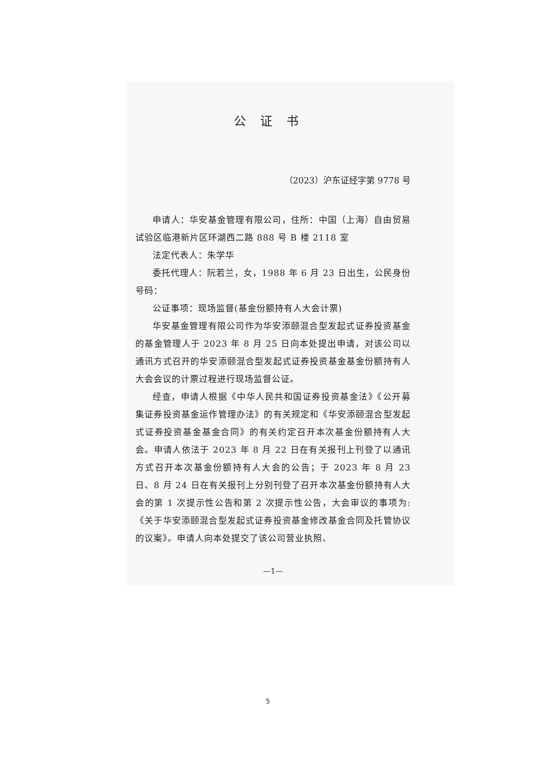公证书
（2023）沪东证经字第 9778 号
申请人：华安基金管理有限公司，住所：中国（上海）自由贸易试验区临港新片区环湖西二路 888 号 B 楼 2118 室
法定代表人：朱学华
委托代理人：阮若兰，女，1988 年 6 月 23 日出生，公民身份号码：
公证事项：现场监督(基金份额持有人大会计票)
华安基金管理有限公司作为华安添颐混合型发起式证券投资基金的基金管理人于 2023 年 8 月 25 日向本处提出申请，对该公司以通讯方式召开的华安添颐混合型发起式证券投资基金基金份额持有人大会会议的计票过程进行现场监督公证。
经查，申请人根据《中华人民共和国证券投资基金法》《公开募集证券投资基金运作管理办法》的有关规定和《华安添颐混合型发起式证券投资基金基金合同》的有关约定召开本次基金份额持有人大会。申请人依法于 2023 年 8 月 22 日在有关报刊上刊登了以通讯方式召开本次基金份额持有人大会的公告；于 2023 年 8 月 23 日、8 月 24 日在有关报刊上分别刊登了召开本次基金份额持有人大会的第 1 次提示性公告和第 2 次提示性公告，大会审议的事项为:《关于华安添颐混合型发起式证券投资基金修改基金合同及托管协议的议案》。申请人向本处提交了该公司营业执照、
—1—
5